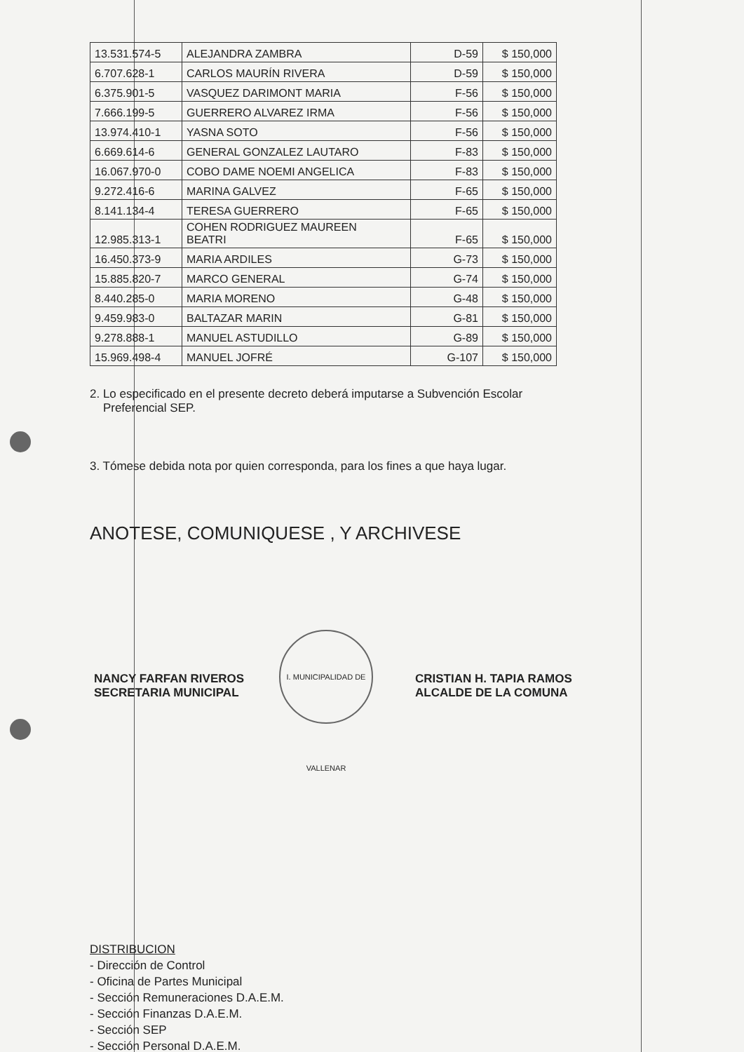| 13.531.574-5 | ALEJANDRA ZAMBRA | D-59 | $ 150,000 |
| 6.707.628-1 | CARLOS MAURÍN RIVERA | D-59 | $ 150,000 |
| 6.375.901-5 | VASQUEZ DARIMONT MARIA | F-56 | $ 150,000 |
| 7.666.199-5 | GUERRERO ALVAREZ IRMA | F-56 | $ 150,000 |
| 13.974.410-1 | YASNA SOTO | F-56 | $ 150,000 |
| 6.669.614-6 | GENERAL GONZALEZ LAUTARO | F-83 | $ 150,000 |
| 16.067.970-0 | COBO DAME NOEMI ANGELICA | F-83 | $ 150,000 |
| 9.272.416-6 | MARINA GALVEZ | F-65 | $ 150,000 |
| 8.141.134-4 | TERESA GUERRERO | F-65 | $ 150,000 |
| 12.985.313-1 | COHEN RODRIGUEZ MAUREEN BEATRI | F-65 | $ 150,000 |
| 16.450.373-9 | MARIA ARDILES | G-73 | $ 150,000 |
| 15.885.820-7 | MARCO GENERAL | G-74 | $ 150,000 |
| 8.440.285-0 | MARIA MORENO | G-48 | $ 150,000 |
| 9.459.983-0 | BALTAZAR MARIN | G-81 | $ 150,000 |
| 9.278.888-1 | MANUEL ASTUDILLO | G-89 | $ 150,000 |
| 15.969.498-4 | MANUEL JOFRÉ | G-107 | $ 150,000 |
2. Lo especificado en el presente decreto deberá imputarse a Subvención Escolar
Preferencial SEP.
3. Tómese debida nota por quien corresponda, para los fines a que haya lugar.
ANOTESE, COMUNIQUESE , Y ARCHIVESE
NANCY FARFAN RIVEROS
SECRETARIA MUNICIPAL
I. MUNICIPALIDAD DE VALLENAR
CRISTIAN H. TAPIA RAMOS
ALCALDE DE LA COMUNA
DISTRIBUCION
- Dirección de Control
- Oficina de Partes Municipal
- Sección Remuneraciones D.A.E.M.
- Sección Finanzas D.A.E.M.
- Sección SEP
- Sección Personal D.A.E.M.